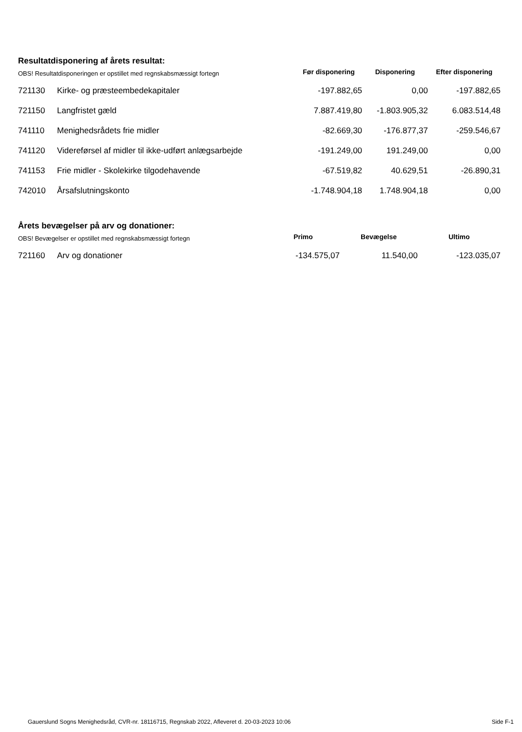Resultatdisponering af årets resultat:
| OBS! Resultatdisponeringen er opstillet med regnskabsmæssigt fortegn | | Før disponering | Disponering | Efter disponering |
| --- | --- | --- | --- | --- |
| 721130 | Kirke- og præsteembedekapitaler | -197.882,65 | 0,00 | -197.882,65 |
| 721150 | Langfristet gæld | 7.887.419,80 | -1.803.905,32 | 6.083.514,48 |
| 741110 | Menighedsrådets frie midler | -82.669,30 | -176.877,37 | -259.546,67 |
| 741120 | Videreførsel af midler til ikke-udført anlægsarbejde | -191.249,00 | 191.249,00 | 0,00 |
| 741153 | Frie midler - Skolekirke tilgodehavende | -67.519,82 | 40.629,51 | -26.890,31 |
| 742010 | Årsafslutningskonto | -1.748.904,18 | 1.748.904,18 | 0,00 |
Årets bevægelser på arv og donationer:
| OBS! Bevægelser er opstillet med regnskabsmæssigt fortegn | | Primo | Bevægelse | Ultimo |
| --- | --- | --- | --- | --- |
| 721160 | Arv og donationer | -134.575,07 | 11.540,00 | -123.035,07 |
Gauerslund Sogns Menighedsråd, CVR-nr. 18116715, Regnskab 2022, Afleveret d. 20-03-2023 10:06 Side F-1